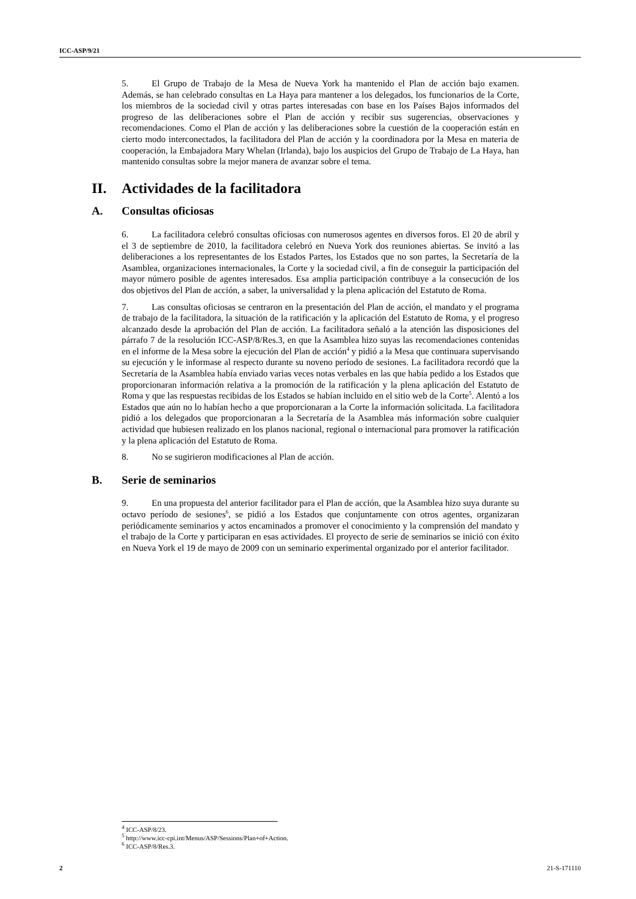ICC-ASP/9/21
5. El Grupo de Trabajo de la Mesa de Nueva York ha mantenido el Plan de acción bajo examen. Además, se han celebrado consultas en La Haya para mantener a los delegados, los funcionarios de la Corte, los miembros de la sociedad civil y otras partes interesadas con base en los Países Bajos informados del progreso de las deliberaciones sobre el Plan de acción y recibir sus sugerencias, observaciones y recomendaciones. Como el Plan de acción y las deliberaciones sobre la cuestión de la cooperación están en cierto modo interconectados, la facilitadora del Plan de acción y la coordinadora por la Mesa en materia de cooperación, la Embajadora Mary Whelan (Irlanda), bajo los auspicios del Grupo de Trabajo de La Haya, han mantenido consultas sobre la mejor manera de avanzar sobre el tema.
II. Actividades de la facilitadora
A. Consultas oficiosas
6. La facilitadora celebró consultas oficiosas con numerosos agentes en diversos foros. El 20 de abril y el 3 de septiembre de 2010, la facilitadora celebró en Nueva York dos reuniones abiertas. Se invitó a las deliberaciones a los representantes de los Estados Partes, los Estados que no son partes, la Secretaría de la Asamblea, organizaciones internacionales, la Corte y la sociedad civil, a fin de conseguir la participación del mayor número posible de agentes interesados. Esa amplia participación contribuye a la consecución de los dos objetivos del Plan de acción, a saber, la universalidad y la plena aplicación del Estatuto de Roma.
7. Las consultas oficiosas se centraron en la presentación del Plan de acción, el mandato y el programa de trabajo de la facilitadora, la situación de la ratificación y la aplicación del Estatuto de Roma, y el progreso alcanzado desde la aprobación del Plan de acción. La facilitadora señaló a la atención las disposiciones del párrafo 7 de la resolución ICC-ASP/8/Res.3, en que la Asamblea hizo suyas las recomendaciones contenidas en el informe de la Mesa sobre la ejecución del Plan de acción<sup>4</sup> y pidió a la Mesa que continuara supervisando su ejecución y le informase al respecto durante su noveno período de sesiones. La facilitadora recordó que la Secretaría de la Asamblea había enviado varias veces notas verbales en las que había pedido a los Estados que proporcionaran información relativa a la promoción de la ratificación y la plena aplicación del Estatuto de Roma y que las respuestas recibidas de los Estados se habían incluido en el sitio web de la Corte<sup>5</sup>. Alentó a los Estados que aún no lo habían hecho a que proporcionaran a la Corte la información solicitada. La facilitadora pidió a los delegados que proporcionaran a la Secretaría de la Asamblea más información sobre cualquier actividad que hubiesen realizado en los planos nacional, regional o internacional para promover la ratificación y la plena aplicación del Estatuto de Roma.
8. No se sugirieron modificaciones al Plan de acción.
B. Serie de seminarios
9. En una propuesta del anterior facilitador para el Plan de acción, que la Asamblea hizo suya durante su octavo período de sesiones<sup>6</sup>, se pidió a los Estados que conjuntamente con otros agentes, organizaran periódicamente seminarios y actos encaminados a promover el conocimiento y la comprensión del mandato y el trabajo de la Corte y participaran en esas actividades. El proyecto de serie de seminarios se inició con éxito en Nueva York el 19 de mayo de 2009 con un seminario experimental organizado por el anterior facilitador.
<sup>4</sup> ICC-ASP/8/23.
<sup>5</sup> http://www.icc-cpi.int/Menus/ASP/Sessions/Plan+of+Action.
<sup>6</sup> ICC-ASP/8/Res.3.
2 21-S-171110